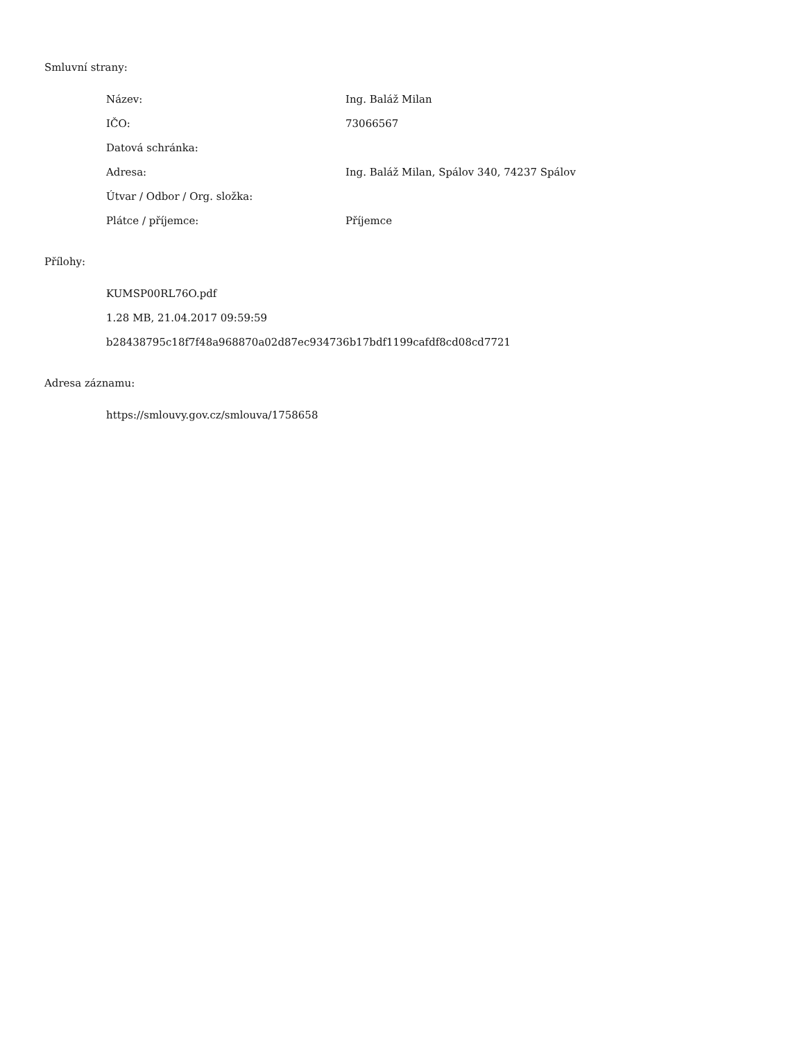Smluvní strany:
| Název: | Ing. Baláž Milan |
| IČO: | 73066567 |
| Datová schránka: | |
| Adresa: | Ing. Baláž Milan, Spálov 340, 74237 Spálov |
| Útvar / Odbor / Org. složka: | |
| Plátce / příjemce: | Příjemce |
Přílohy:
KUMSP00RL76O.pdf
1.28 MB, 21.04.2017 09:59:59
b28438795c18f7f48a968870a02d87ec934736b17bdf1199cafdf8cd08cd7721
Adresa záznamu:
https://smlouvy.gov.cz/smlouva/1758658